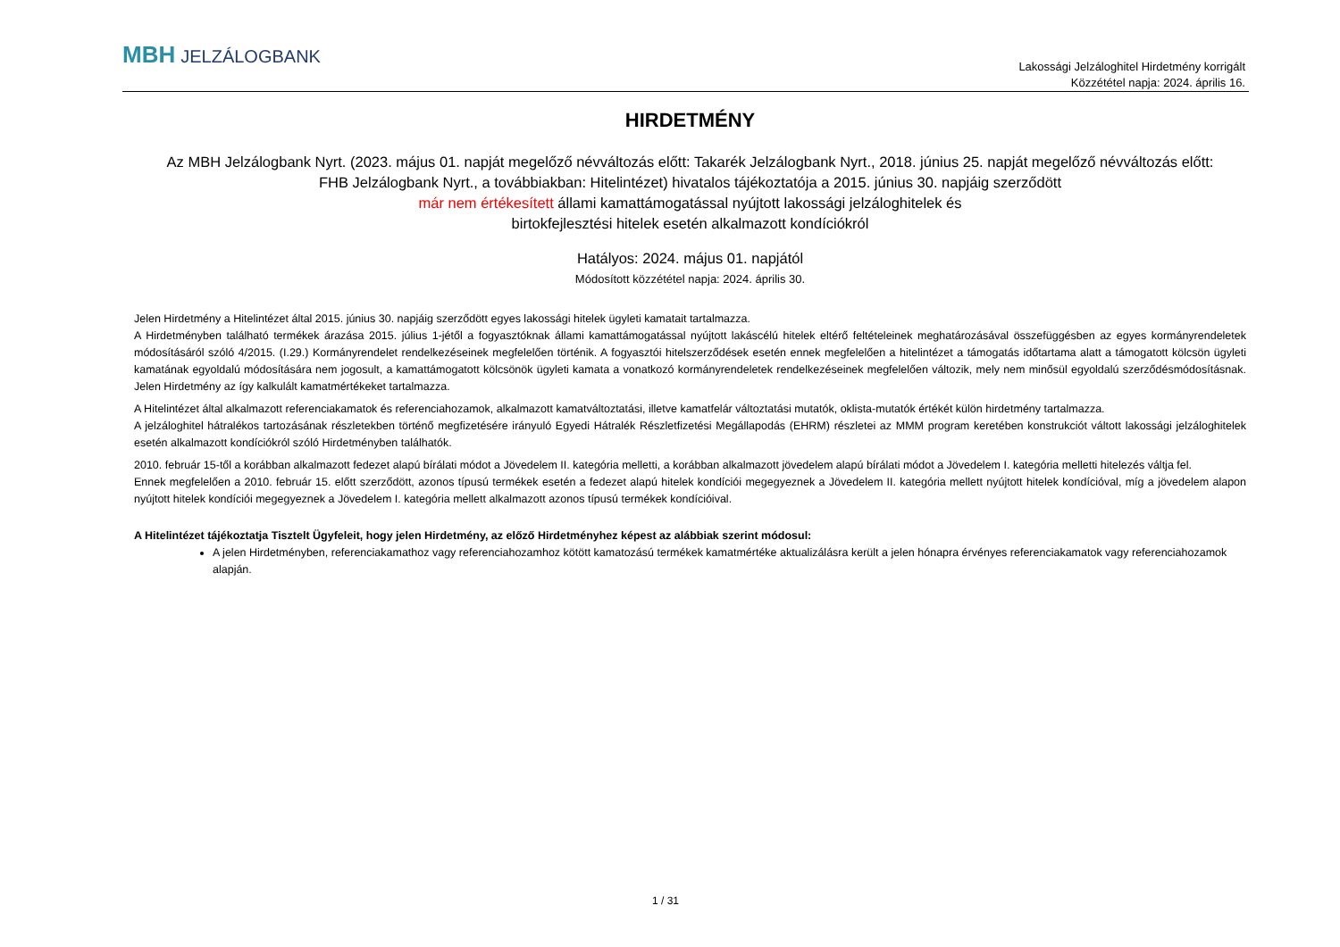MBH JELZÁLOGBANK
Lakossági Jelzáloghitel Hirdetmény korrigált
Közzététel napja: 2024. április 16.
HIRDETMÉNY
Az MBH Jelzálogbank Nyrt. (2023. május 01. napját megelőző névváltozás előtt: Takarék Jelzálogbank Nyrt., 2018. június 25. napját megelőző névváltozás előtt:
FHB Jelzálogbank Nyrt., a továbbiakban: Hitelintézet) hivatalos tájékoztatója a 2015. június 30. napjáig szerződött
már nem értékesített állami kamattámogatással nyújtott lakossági jelzáloghitelek és
birtokfejlesztési hitelek esetén alkalmazott kondíciókról
Hatályos: 2024. május 01. napjától
Módosított közzététel napja: 2024. április 30.
Jelen Hirdetmény a Hitelintézet által 2015. június 30. napjáig szerződött egyes lakossági hitelek ügyleti kamatait tartalmazza.
A Hirdetményben található termékek árazása 2015. július 1-jétől a fogyasztóknak állami kamattámogatással nyújtott lakáscélú hitelek eltérő feltételeinek meghatározásával összefüggésben az egyes kormányrendeletek módosításáról szóló 4/2015. (I.29.) Kormányrendelet rendelkezéseinek megfelelően történik. A fogyasztói hitelszerződések esetén ennek megfelelően a hitelintézet a támogatás időtartama alatt a támogatott kölcsön ügyleti kamatának egyoldalú módosítására nem jogosult, a kamattámogatott kölcsönök ügyleti kamata a vonatkozó kormányrendeletek rendelkezéseinek megfelelően változik, mely nem minősül egyoldalú szerződésmódosításnak. Jelen Hirdetmény az így kalkulált kamatmértékeket tartalmazza.
A Hitelintézet által alkalmazott referenciakamatok és referenciahozamok, alkalmazott kamatváltoztatási, illetve kamatfelár változtatási mutatók, oklista-mutatók értékét külön hirdetmény tartalmazza.
A jelzáloghitel hátralékos tartozásának részletekben történő megfizetésére irányuló Egyedi Hátralék Részletfizetési Megállapodás (EHRM) részletei az MMM program keretében konstrukciót váltott lakossági jelzáloghitelek esetén alkalmazott kondíciókról szóló Hirdetményben találhatók.
2010. február 15-től a korábban alkalmazott fedezet alapú bírálati módot a Jövedelem II. kategória melletti, a korábban alkalmazott jövedelem alapú bírálati módot a Jövedelem I. kategória melletti hitelezés váltja fel.
Ennek megfelelően a 2010. február 15. előtt szerződött, azonos típusú termékek esetén a fedezet alapú hitelek kondíciói megegyeznek a Jövedelem II. kategória mellett nyújtott hitelek kondícióval, míg a jövedelem alapon nyújtott hitelek kondíciói megegyeznek a Jövedelem I. kategória mellett alkalmazott azonos típusú termékek kondícióival.
A Hitelintézet tájékoztatja Tisztelt Ügyfeleit, hogy jelen Hirdetmény, az előző Hirdetményhez képest az alábbiak szerint módosul:
A jelen Hirdetményben, referenciakamathoz vagy referenciahozamhoz kötött kamatozású termékek kamatmértéke aktualizálásra került a jelen hónapra érvényes referenciakamatok vagy referenciahozamok alapján.
1 / 31